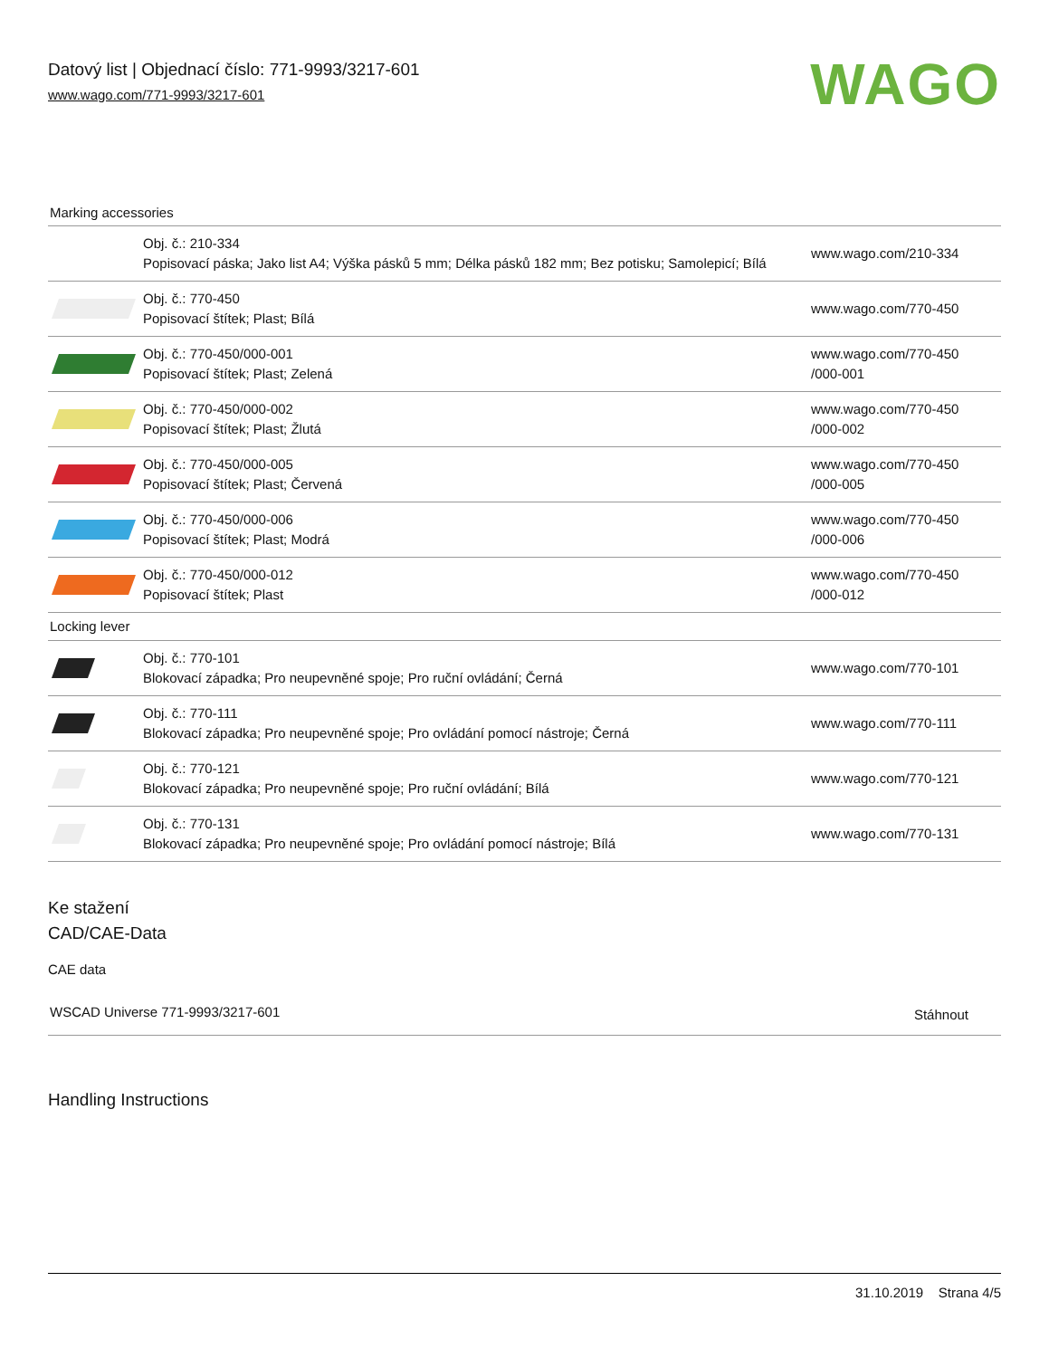Datový list | Objednací číslo: 771-9993/3217-601
www.wago.com/771-9993/3217-601
WAGO
Marking accessories
| | Obj. č.: 210-334 Popisovací páska; Jako list A4; Výška pásků 5 mm; Délka pásků 182 mm; Bez potisku; Samolepicí; Bílá | www.wago.com/210-334 |
| | Obj. č.: 770-450 Popisovací štítek; Plast; Bílá | www.wago.com/770-450 |
| | Obj. č.: 770-450/000-001 Popisovací štítek; Plast; Zelená | www.wago.com/770-450 /000-001 |
| | Obj. č.: 770-450/000-002 Popisovací štítek; Plast; Žlutá | www.wago.com/770-450 /000-002 |
| | Obj. č.: 770-450/000-005 Popisovací štítek; Plast; Červená | www.wago.com/770-450 /000-005 |
| | Obj. č.: 770-450/000-006 Popisovací štítek; Plast; Modrá | www.wago.com/770-450 /000-006 |
| | Obj. č.: 770-450/000-012 Popisovací štítek; Plast | www.wago.com/770-450 /000-012 |
| Locking lever | | |
| | Obj. č.: 770-101 Blokovací západka; Pro neupevněné spoje; Pro ruční ovládání; Černá | www.wago.com/770-101 |
| | Obj. č.: 770-111 Blokovací západka; Pro neupevněné spoje; Pro ovládání pomocí nástroje; Černá | www.wago.com/770-111 |
| | Obj. č.: 770-121 Blokovací západka; Pro neupevněné spoje; Pro ruční ovládání; Bílá | www.wago.com/770-121 |
| | Obj. č.: 770-131 Blokovací západka; Pro neupevněné spoje; Pro ovládání pomocí nástroje; Bílá | www.wago.com/770-131 |
Ke stažení
CAD/CAE-Data
CAE data
| WSCAD Universe 771-9993/3217-601 | Stáhnout |
Handling Instructions
31.10.2019 Strana 4/5